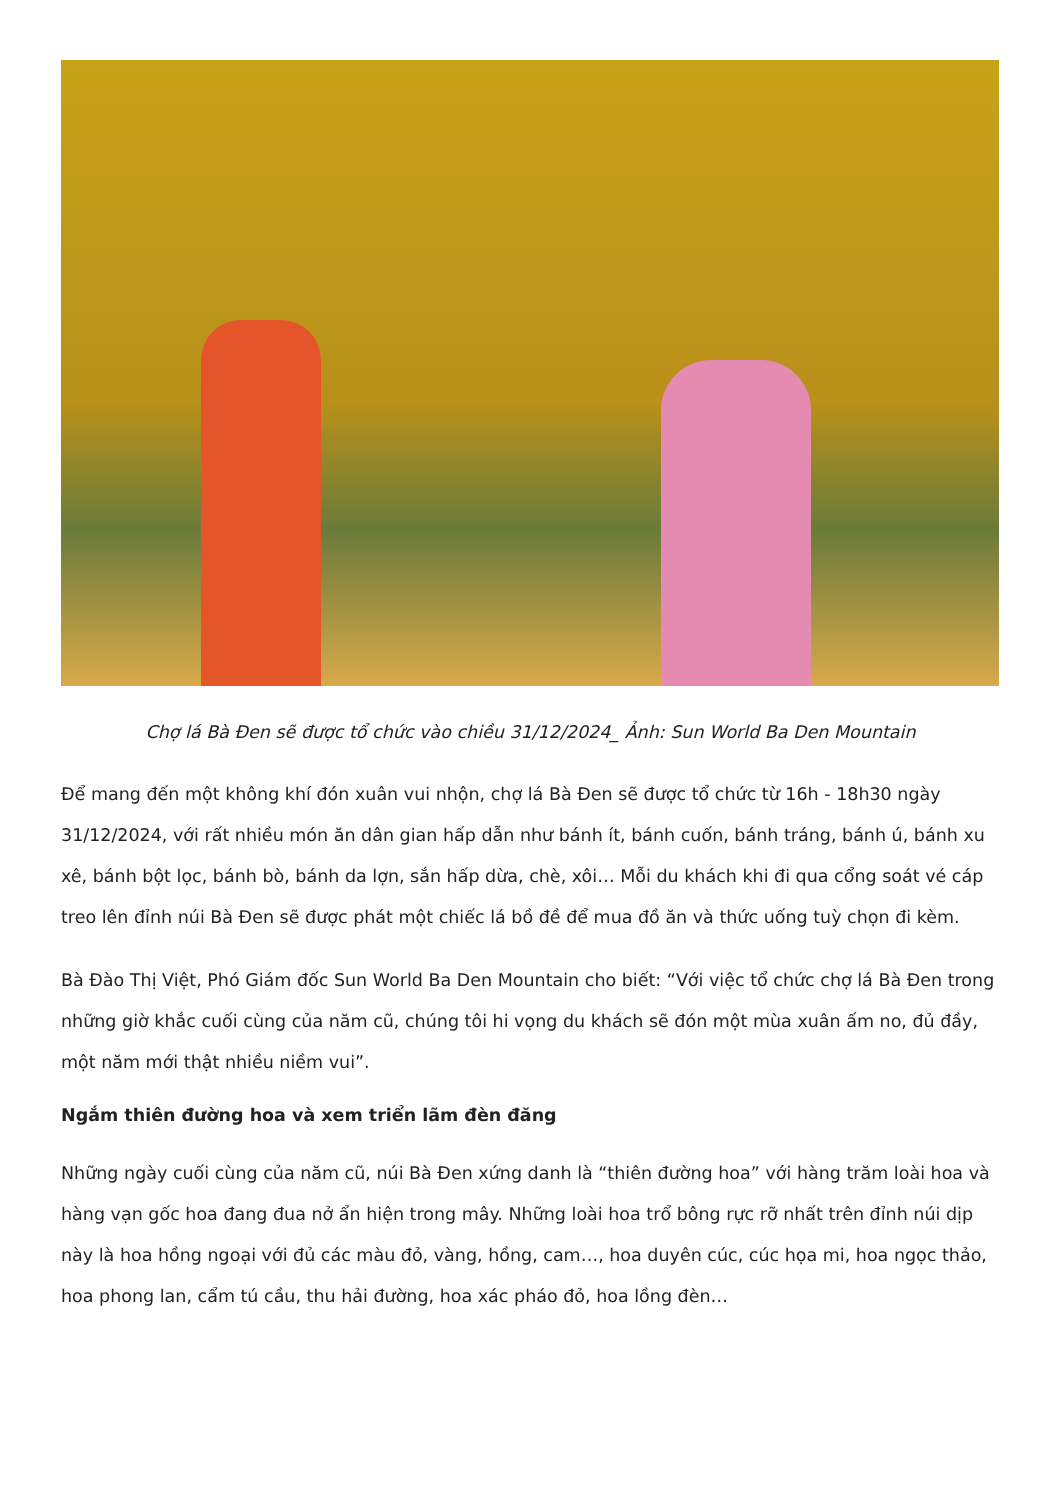Chợ lá Bà Đen sẽ được tổ chức vào chiều 31/12/2024_ Ảnh: Sun World Ba Den Mountain
Để mang đến một không khí đón xuân vui nhộn, chợ lá Bà Đen sẽ được tổ chức từ 16h - 18h30 ngày 31/12/2024, với rất nhiều món ăn dân gian hấp dẫn như bánh ít, bánh cuốn, bánh tráng, bánh ú, bánh xu xê, bánh bột lọc, bánh bò, bánh da lợn, sắn hấp dừa, chè, xôi… Mỗi du khách khi đi qua cổng soát vé cáp treo lên đỉnh núi Bà Đen sẽ được phát một chiếc lá bồ đề để mua đồ ăn và thức uống tuỳ chọn đi kèm.
Bà Đào Thị Việt, Phó Giám đốc Sun World Ba Den Mountain cho biết: “Với việc tổ chức chợ lá Bà Đen trong những giờ khắc cuối cùng của năm cũ, chúng tôi hi vọng du khách sẽ đón một mùa xuân ấm no, đủ đầy, một năm mới thật nhiều niềm vui”.
Ngắm thiên đường hoa và xem triển lãm đèn đăng
Những ngày cuối cùng của năm cũ, núi Bà Đen xứng danh là “thiên đường hoa” với hàng trăm loài hoa và hàng vạn gốc hoa đang đua nở ẩn hiện trong mây. Những loài hoa trổ bông rực rỡ nhất trên đỉnh núi dịp này là hoa hồng ngoại với đủ các màu đỏ, vàng, hồng, cam…, hoa duyên cúc, cúc họa mi, hoa ngọc thảo, hoa phong lan, cẩm tú cầu, thu hải đường, hoa xác pháo đỏ, hoa lồng đèn…